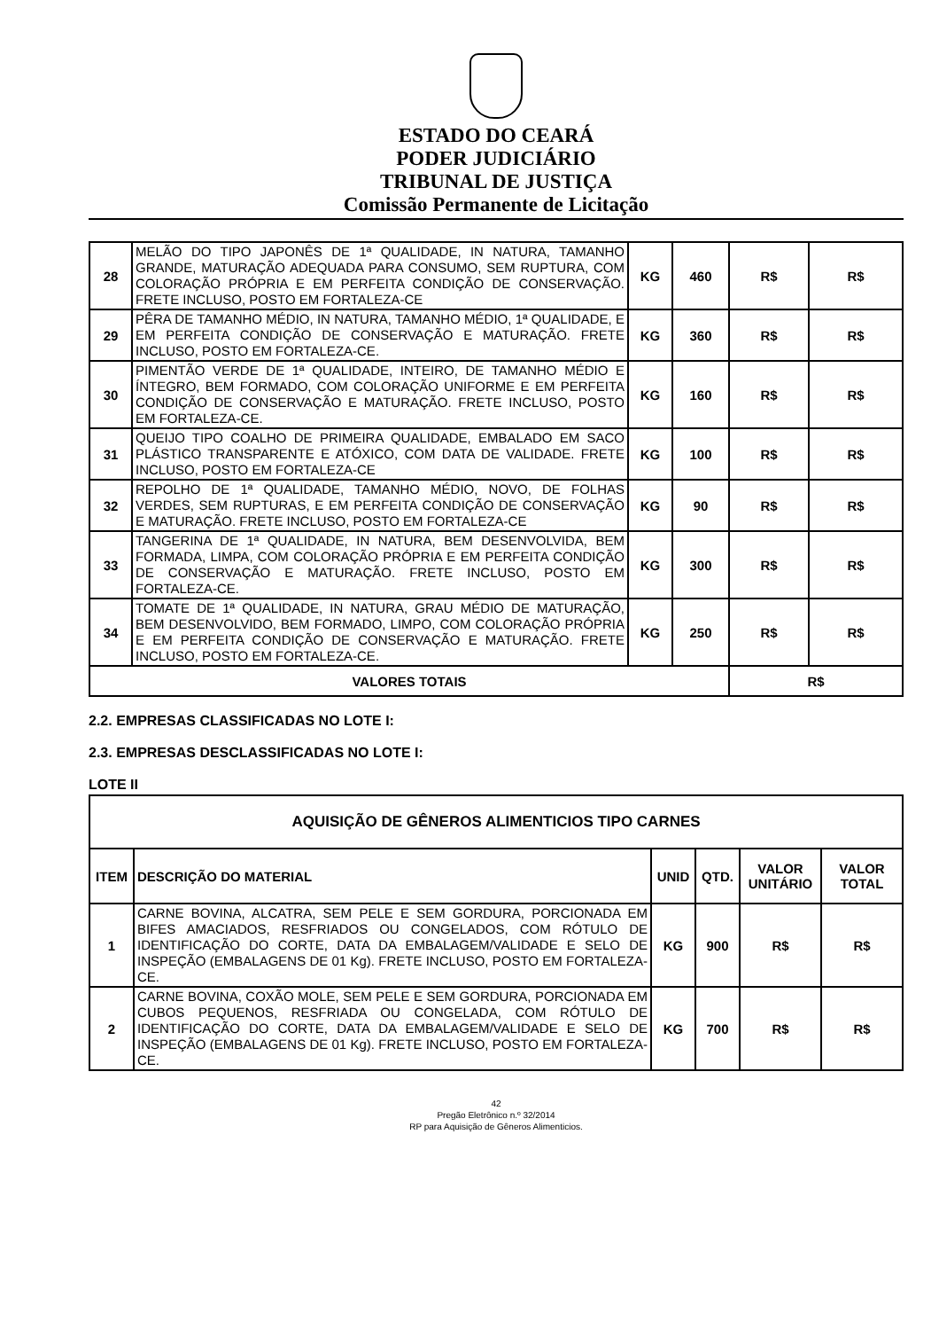ESTADO DO CEARÁ
PODER JUDICIÁRIO
TRIBUNAL DE JUSTIÇA
Comissão Permanente de Licitação
| 28 | MELÃO DO TIPO JAPONÊS DE 1ª QUALIDADE, IN NATURA, TAMANHO GRANDE, MATURAÇÃO ADEQUADA PARA CONSUMO, SEM RUPTURA, COM COLORAÇÃO PRÓPRIA E EM PERFEITA CONDIÇÃO DE CONSERVAÇÃO. FRETE INCLUSO, POSTO EM FORTALEZA-CE | KG | 460 | R$ | R$ |
| 29 | PÊRA DE TAMANHO MÉDIO, IN NATURA, TAMANHO MÉDIO, 1ª QUALIDADE, E EM PERFEITA CONDIÇÃO DE CONSERVAÇÃO E MATURAÇÃO. FRETE INCLUSO, POSTO EM FORTALEZA-CE. | KG | 360 | R$ | R$ |
| 30 | PIMENTÃO VERDE DE 1ª QUALIDADE, INTEIRO, DE TAMANHO MÉDIO E ÍNTEGRO, BEM FORMADO, COM COLORAÇÃO UNIFORME E EM PERFEITA CONDIÇÃO DE CONSERVAÇÃO E MATURAÇÃO. FRETE INCLUSO, POSTO EM FORTALEZA-CE. | KG | 160 | R$ | R$ |
| 31 | QUEIJO TIPO COALHO DE PRIMEIRA QUALIDADE, EMBALADO EM SACO PLÁSTICO TRANSPARENTE E ATÓXICO, COM DATA DE VALIDADE. FRETE INCLUSO, POSTO EM FORTALEZA-CE | KG | 100 | R$ | R$ |
| 32 | REPOLHO DE 1ª QUALIDADE, TAMANHO MÉDIO, NOVO, DE FOLHAS VERDES, SEM RUPTURAS, E EM PERFEITA CONDIÇÃO DE CONSERVAÇÃO E MATURAÇÃO. FRETE INCLUSO, POSTO EM FORTALEZA-CE | KG | 90 | R$ | R$ |
| 33 | TANGERINA DE 1ª QUALIDADE, IN NATURA, BEM DESENVOLVIDA, BEM FORMADA, LIMPA, COM COLORAÇÃO PRÓPRIA E EM PERFEITA CONDIÇÃO DE CONSERVAÇÃO E MATURAÇÃO. FRETE INCLUSO, POSTO EM FORTALEZA-CE. | KG | 300 | R$ | R$ |
| 34 | TOMATE DE 1ª QUALIDADE, IN NATURA, GRAU MÉDIO DE MATURAÇÃO, BEM DESENVOLVIDO, BEM FORMADO, LIMPO, COM COLORAÇÃO PRÓPRIA E EM PERFEITA CONDIÇÃO DE CONSERVAÇÃO E MATURAÇÃO. FRETE INCLUSO, POSTO EM FORTALEZA-CE. | KG | 250 | R$ | R$ |
| VALORES TOTAIS | | | | R$ | |
2.2. EMPRESAS CLASSIFICADAS NO LOTE I:
2.3. EMPRESAS DESCLASSIFICADAS NO LOTE I:
LOTE II
| AQUISIÇÃO DE GÊNEROS ALIMENTICIOS TIPO CARNES | | | | | |
| --- | --- | --- | --- | --- | --- |
| ITEM | DESCRIÇÃO DO MATERIAL | UNID | QTD. | VALOR UNITÁRIO | VALOR TOTAL |
| 1 | CARNE BOVINA, ALCATRA, SEM PELE E SEM GORDURA, PORCIONADA EM BIFES AMACIADOS, RESFRIADOS OU CONGELADOS, COM RÓTULO DE IDENTIFICAÇÃO DO CORTE, DATA DA EMBALAGEM/VALIDADE E SELO DE INSPEÇÃO (EMBALAGENS DE 01 Kg). FRETE INCLUSO, POSTO EM FORTALEZA-CE. | KG | 900 | R$ | R$ |
| 2 | CARNE BOVINA, COXÃO MOLE, SEM PELE E SEM GORDURA, PORCIONADA EM CUBOS PEQUENOS, RESFRIADA OU CONGELADA, COM RÓTULO DE IDENTIFICAÇÃO DO CORTE, DATA DA EMBALAGEM/VALIDADE E SELO DE INSPEÇÃO (EMBALAGENS DE 01 Kg). FRETE INCLUSO, POSTO EM FORTALEZA-CE. | KG | 700 | R$ | R$ |
42
Pregão Eletrônico n.º 32/2014
RP para Aquisição de Gêneros Alimenticios.